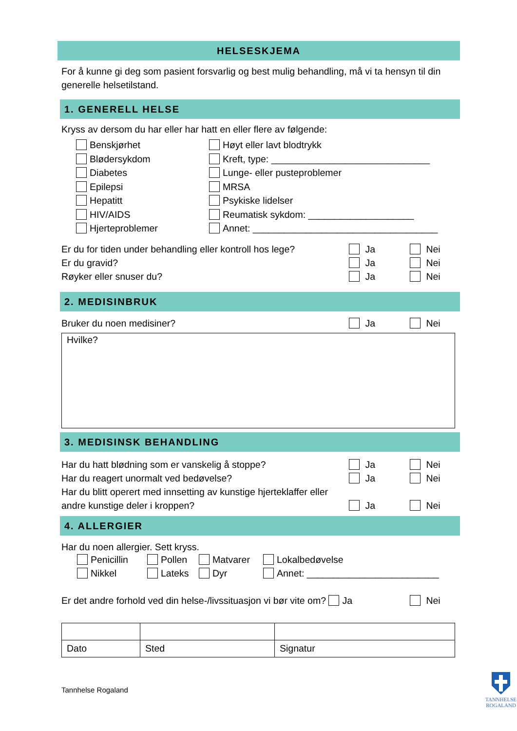HELSESKJEMA
For å kunne gi deg som pasient forsvarlig og best mulig behandling, må vi ta hensyn til din generelle helsetilstand.
1. GENERELL HELSE
Kryss av dersom du har eller har hatt en eller flere av følgende:
Benskjørhet
Blødersykdom
Diabetes
Epilepsi
Hepatitt
HIV/AIDS
Hjerteproblemer
Høyt eller lavt blodtrykk
Kreft, type: ______________________________
Lunge- eller pusteproblemer
MRSA
Psykiske lidelser
Reumatisk sykdom: ____________________
Annet: ___________________________________
Er du for tiden under behandling eller kontroll hos lege? Ja Nei
Er du gravid? Ja Nei
Røyker eller snuser du? Ja Nei
2. MEDISINBRUK
Bruker du noen medisiner? Ja Nei
Hvilke?
3. MEDISINSK BEHANDLING
Har du hatt blødning som er vanskelig å stoppe? Ja Nei
Har du reagert unormalt ved bedøvelse? Ja Nei
Har du blitt operert med innsetting av kunstige hjerteklaffer eller andre kunstige deler i kroppen? Ja Nei
4. ALLERGIER
Har du noen allergier. Sett kryss.
Penicillin Pollen Matvarer Lokalbedøvelse
Nikkel Lateks Dyr Annet: _________________________
Er det andre forhold ved din helse-/livssituasjon vi bør vite om? Ja Nei
| Dato | Sted | Signatur |
Tannhelse Rogaland
TANNHELSE
ROGALAND